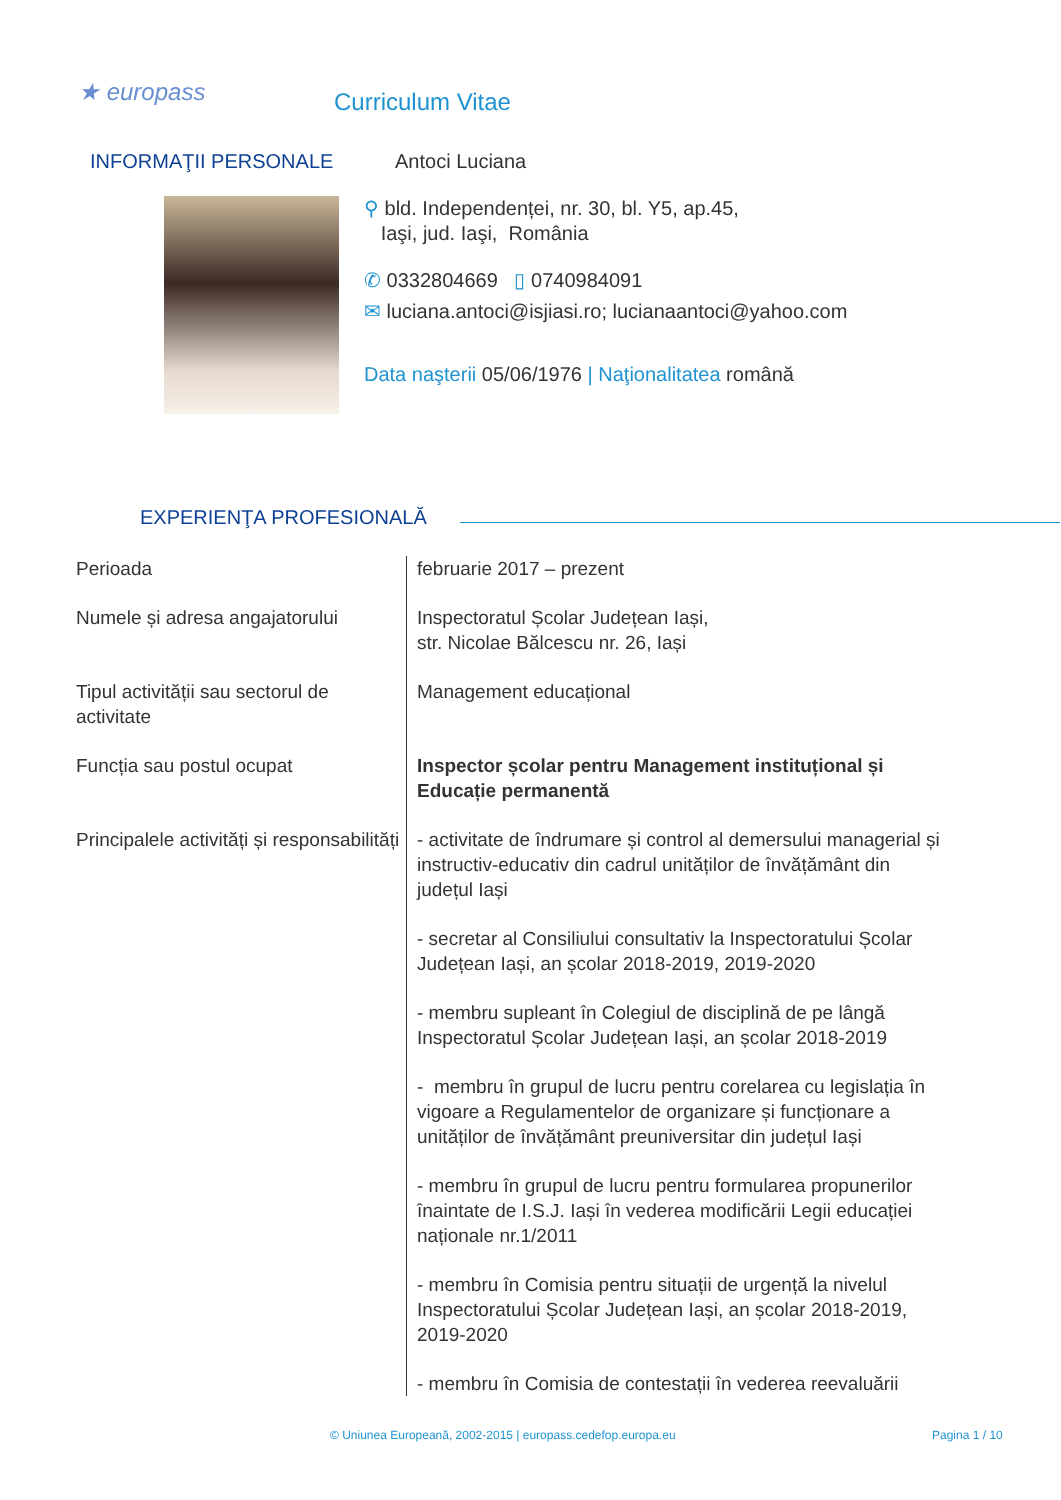★ europass Curriculum Vitae
INFORMAŢII PERSONALE Antoci Luciana
⚲ bld. Independenței, nr. 30, bl. Y5, ap.45,
Iaşi, jud. Iaşi, România
✆ 0332804669 ▯ 0740984091
✉ luciana.antoci@isjiasi.ro; lucianaantoci@yahoo.com
Data naşterii 05/06/1976 | Naţionalitatea română
EXPERIENŢA PROFESIONALĂ
Perioada februarie 2017 – prezent
Numele și adresa angajatorului
Inspectoratul Școlar Județean Iași,
str. Nicolae Bălcescu nr. 26, Iași
Tipul activității sau sectorul de activitate
Management educațional
Funcția sau postul ocupat Inspector școlar pentru Management instituțional și Educație permanentă
Principalele activități și responsabilități
- activitate de îndrumare și control al demersului managerial și instructiv-educativ din cadrul unităților de învățământ din județul Iași
- secretar al Consiliului consultativ la Inspectoratului Școlar Județean Iași, an școlar 2018-2019, 2019-2020
- membru supleant în Colegiul de disciplină de pe lângă Inspectoratul Școlar Județean Iași, an școlar 2018-2019
- membru în grupul de lucru pentru corelarea cu legislația în vigoare a Regulamentelor de organizare și funcționare a unităților de învățământ preuniversitar din județul Iași
- membru în grupul de lucru pentru formularea propunerilor înaintate de I.S.J. Iași în vederea modificării Legii educației naționale nr.1/2011
- membru în Comisia pentru situații de urgență la nivelul Inspectoratului Școlar Județean Iași, an școlar 2018-2019, 2019-2020
- membru în Comisia de contestații în vederea reevaluării
© Uniunea Europeană, 2002-2015 | europass.cedefop.europa.eu
Pagina 1 / 10